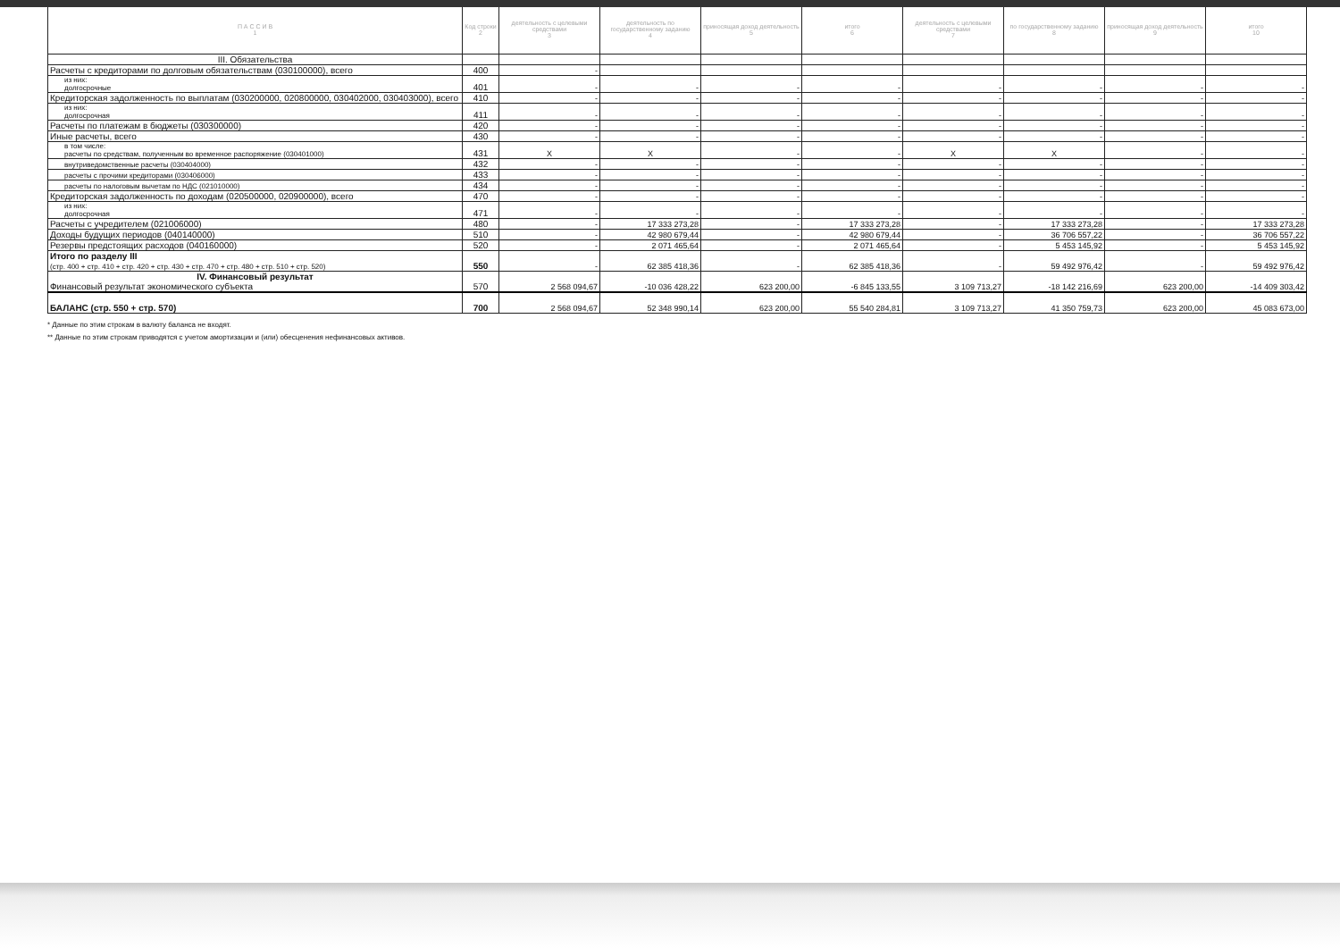| П А С С И В 1 | Код строки 2 | деятельность с целевыми средствами 3 | деятельность по государственному заданию 4 | приносящая доход деятельность 5 | итого 6 | деятельность с целевыми средствами 7 | по государственному заданию 8 | приносящая доход деятельность 9 | итого 10 |
| --- | --- | --- | --- | --- | --- | --- | --- | --- | --- |
| III. Обязательства | | | | | | | | | |
| Расчеты с кредиторами по долговым обязательствам (030100000), всего | 400 | - | | | | | | | |
| из них: долгосрочные | 401 | - | - | - | - | - | - | - | - |
| Кредиторская задолженность по выплатам (030200000, 020800000, 030402000, 030403000), всего | 410 | - | - | - | - | - | - | - | - |
| из них: долгосрочная | 411 | - | - | - | - | - | - | - | - |
| Расчеты по платежам в бюджеты (030300000) | 420 | - | - | - | - | - | - | - | - |
| Иные расчеты, всего | 430 | - | - | - | - | - | - | - | - |
| в том числе: расчеты по средствам, полученным во временное распоряжение (030401000) | 431 | X | X | - | - | X | X | - | - |
| внутриведомственные расчеты (030404000) | 432 | - | - | - | - | - | - | - | - |
| расчеты с прочими кредиторами (030406000) | 433 | - | - | - | - | - | - | - | - |
| расчеты по налоговым вычетам по НДС (021010000) | 434 | - | - | - | - | - | - | - | - |
| Кредиторская задолженность по доходам (020500000, 020900000), всего | 470 | - | - | - | - | - | - | - | - |
| из них: долгосрочная | 471 | - | - | - | - | - | - | - | - |
| Расчеты с учредителем (021006000) | 480 | - | 17 333 273,28 | - | 17 333 273,28 | - | 17 333 273,28 | - | 17 333 273,28 |
| Доходы будущих периодов (040140000) | 510 | - | 42 980 679,44 | - | 42 980 679,44 | - | 36 706 557,22 | - | 36 706 557,22 |
| Резервы предстоящих расходов (040160000) | 520 | - | 2 071 465,64 | - | 2 071 465,64 | - | 5 453 145,92 | - | 5 453 145,92 |
| Итого по разделу III (стр. 400 + стр. 410 + стр. 420 + стр. 430 + стр. 470 + стр. 480 + стр. 510 + стр. 520) | 550 | - | 62 385 418,36 | - | 62 385 418,36 | - | 59 492 976,42 | - | 59 492 976,42 |
| IV. Финансовый результат Финансовый результат экономического субъекта | 570 | 2 568 094,67 | -10 036 428,22 | 623 200,00 | -6 845 133,55 | 3 109 713,27 | -18 142 216,69 | 623 200,00 | -14 409 303,42 |
| БАЛАНС (стр. 550 + стр. 570) | 700 | 2 568 094,67 | 52 348 990,14 | 623 200,00 | 55 540 284,81 | 3 109 713,27 | 41 350 759,73 | 623 200,00 | 45 083 673,00 |
* Данные по этим строкам в валюту баланса не входят.
** Данные по этим строкам приводятся с учетом амортизации и (или) обесценения нефинансовых активов.